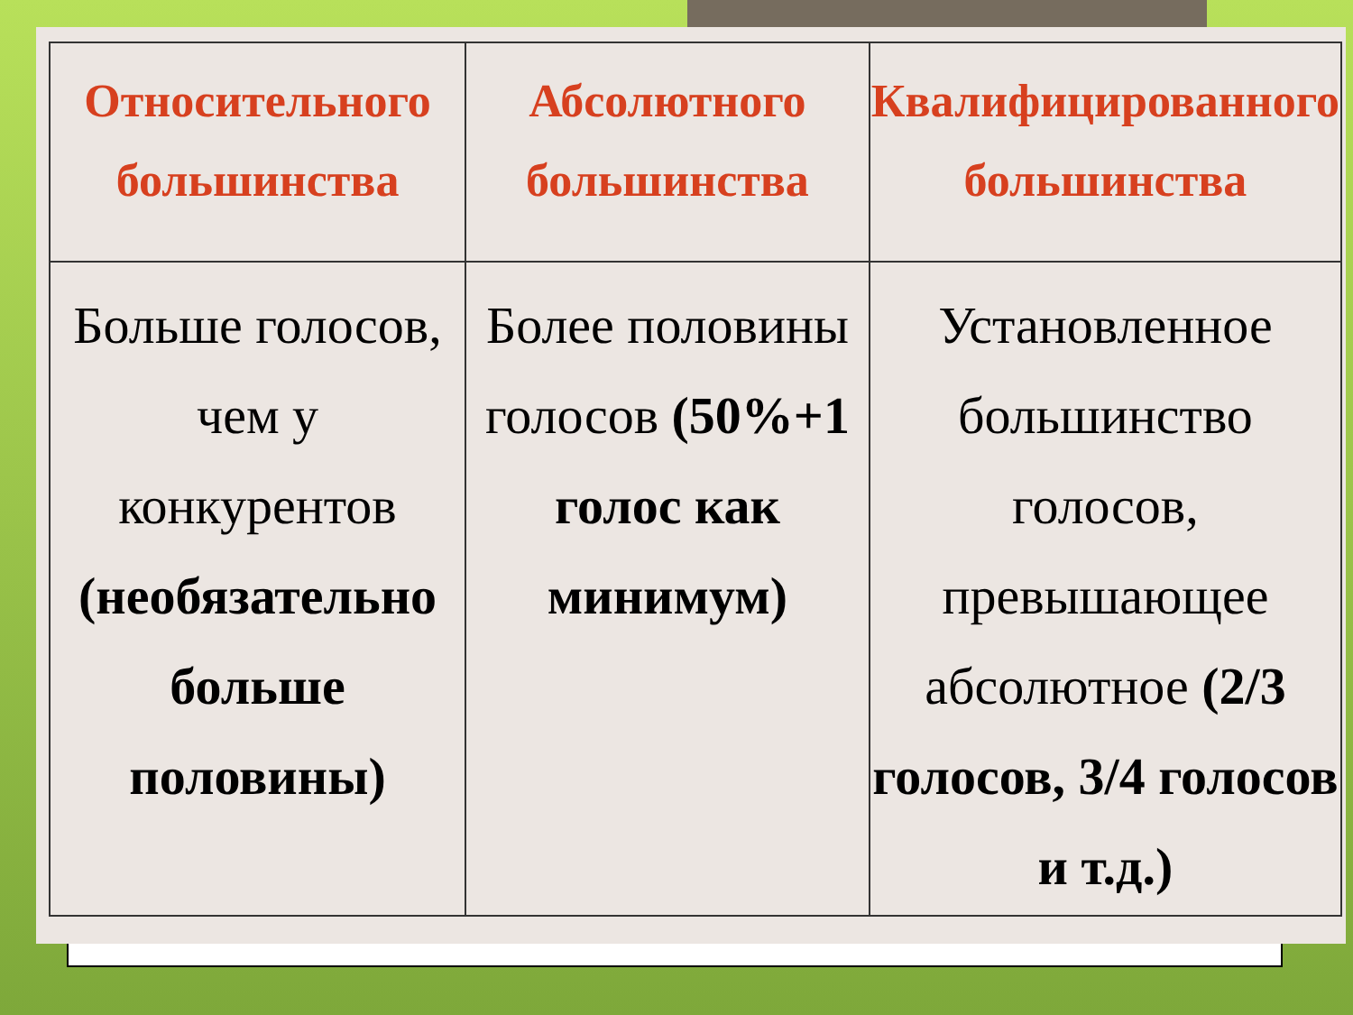| Относительного большинства | Абсолютного большинства | Квалифицированного большинства |
| --- | --- | --- |
| Больше голосов, чем у конкурентов (необязательно больше половины) | Более половины голосов (50%+1 голос как минимум) | Установленное большинство голосов, превышающее абсолютное (2/3 голосов, 3/4 голосов и т.д.) |